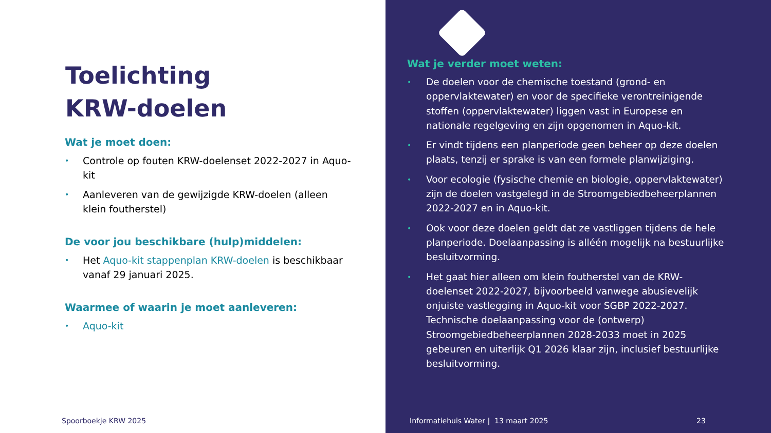Toelichting
KRW-doelen
Wat je moet doen:
• Controle op fouten KRW-doelenset 2022-2027 in Aquo-kit
• Aanleveren van de gewijzigde KRW-doelen (alleen klein foutherstel)
De voor jou beschikbare (hulp)middelen:
• Het Aquo-kit stappenplan KRW-doelen is beschikbaar vanaf 29 januari 2025.
Waarmee of waarin je moet aanleveren:
• Aquo-kit
Spoorboekje KRW 2025
Wat je verder moet weten:
• De doelen voor de chemische toestand (grond- en oppervlaktewater) en voor de specifieke verontreinigende stoffen (oppervlaktewater) liggen vast in Europese en nationale regelgeving en zijn opgenomen in Aquo-kit.
• Er vindt tijdens een planperiode geen beheer op deze doelen plaats, tenzij er sprake is van een formele planwijziging.
• Voor ecologie (fysische chemie en biologie, oppervlaktewater) zijn de doelen vastgelegd in de Stroomgebiedbeheerplannen 2022-2027 en in Aquo-kit.
• Ook voor deze doelen geldt dat ze vastliggen tijdens de hele planperiode. Doelaanpassing is alléén mogelijk na bestuurlijke besluitvorming.
• Het gaat hier alleen om klein foutherstel van de KRW-doelenset 2022-2027, bijvoorbeeld vanwege abusievelijk onjuiste vastlegging in Aquo-kit voor SGBP 2022-2027. Technische doelaanpassing voor de (ontwerp) Stroomgebiedbeheerplannen 2028-2033 moet in 2025 gebeuren en uiterlijk Q1 2026 klaar zijn, inclusief bestuurlijke besluitvorming.
Informatiehuis Water | 13 maart 2025
23